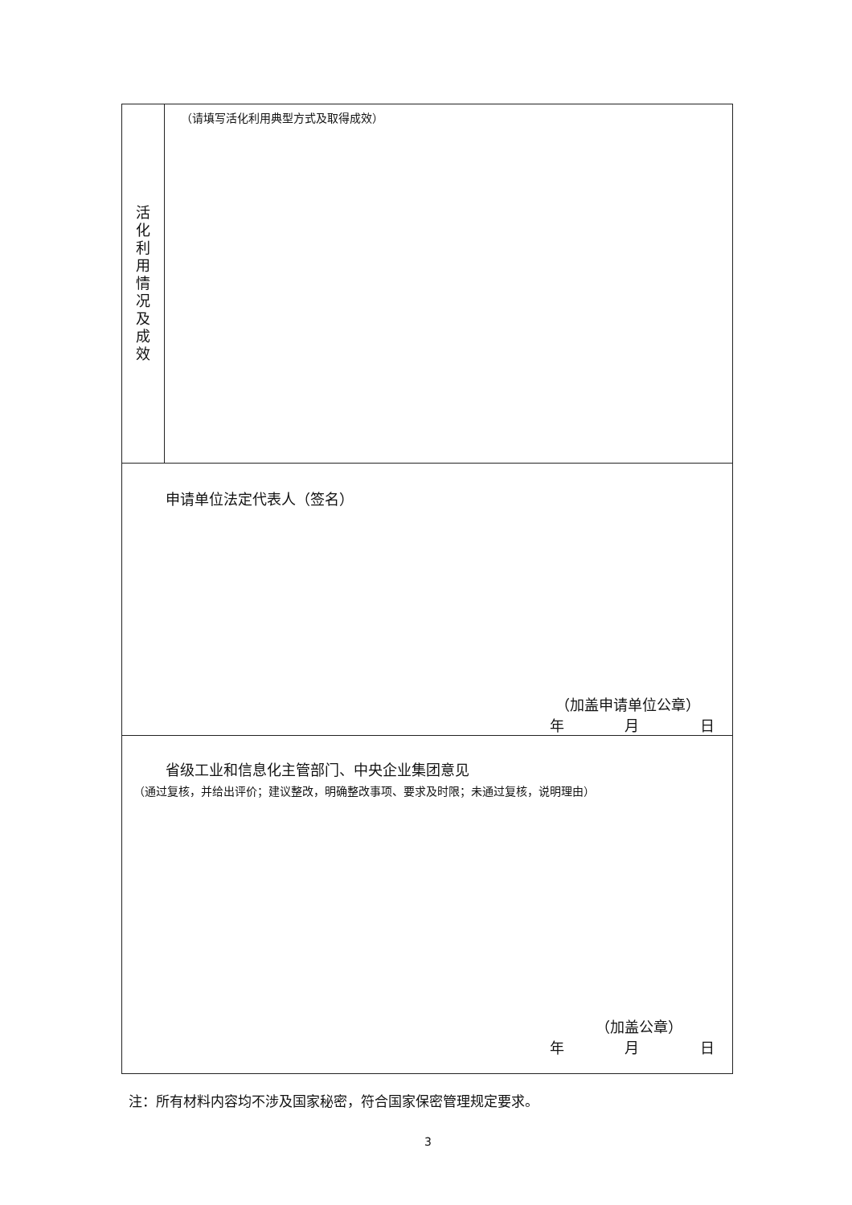| 活 化 利 用 情 况 及 成 效 | （请填写活化利用典型方式及取得成效） |
| 申请单位法定代表人（签名） （加盖申请单位公章） 年 月 日 | |
| 省级工业和信息化主管部门、中央企业集团意见 （通过复核，并给出评价；建议整改，明确整改事项、要求及时限；未通过复核，说明理由） （加盖公章） 年 月 日 | |
注：所有材料内容均不涉及国家秘密，符合国家保密管理规定要求。
3